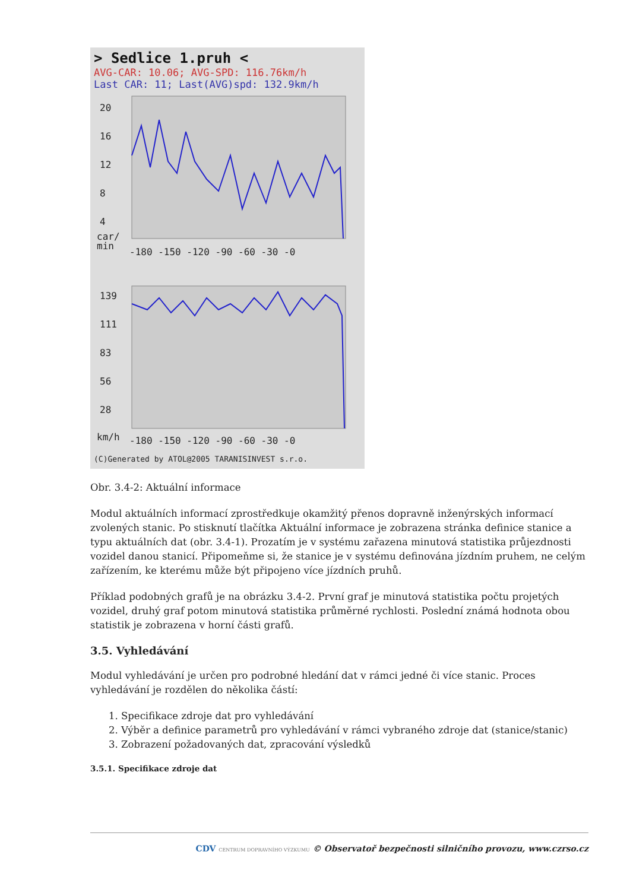> Sedlice 1.pruh <
AVG-CAR: 10.06; AVG-SPD: 116.76km/h
Last CAR: 11; Last(AVG)spd: 132.9km/h
20
16
12
8
4
car/
min
-180 -150 -120 -90 -60 -30 -0
139
111
83
56
28
km/h
-180 -150 -120 -90 -60 -30 -0
(C)Generated by ATOL@2005 TARANISINVEST s.r.o.
Obr. 3.4-2: Aktuální informace
Modul aktuálních informací zprostředkuje okamžitý přenos dopravně inženýrských informací zvolených stanic. Po stisknutí tlačítka Aktuální informace je zobrazena stránka definice stanice a typu aktuálních dat (obr. 3.4-1). Prozatím je v systému zařazena minutová statistika průjezdnosti vozidel danou stanicí. Připomeňme si, že stanice je v systému definována jízdním pruhem, ne celým zařízením, ke kterému může být připojeno více jízdních pruhů.
Příklad podobných grafů je na obrázku 3.4-2. První graf je minutová statistika počtu projetých vozidel, druhý graf potom minutová statistika průměrné rychlosti. Poslední známá hodnota obou statistik je zobrazena v horní části grafů.
3.5. Vyhledávání
Modul vyhledávání je určen pro podrobné hledání dat v rámci jedné či více stanic. Proces vyhledávání je rozdělen do několika částí:
1. Specifikace zdroje dat pro vyhledávání
2. Výběr a definice parametrů pro vyhledávání v rámci vybraného zdroje dat (stanice/stanic)
3. Zobrazení požadovaných dat, zpracování výsledků
3.5.1. Specifikace zdroje dat
CDV CENTRUM DOPRAVNÍHO VÝZKUMU © Observatoř bezpečnosti silničního provozu, www.czrso.cz